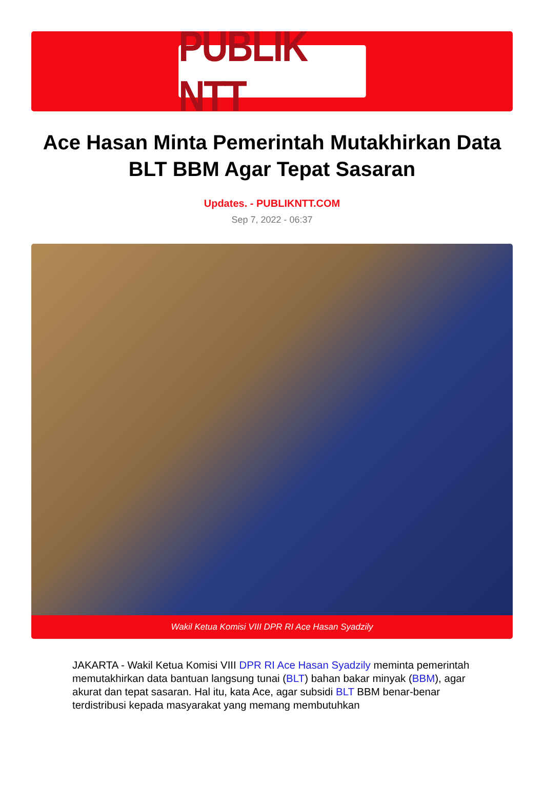PUBLIK NTT
Ace Hasan Minta Pemerintah Mutakhirkan Data BLT BBM Agar Tepat Sasaran
Updates. - PUBLIKNTT.COM
Sep 7, 2022 - 06:37
Wakil Ketua Komisi VIII DPR RI Ace Hasan Syadzily
JAKARTA - Wakil Ketua Komisi VIII DPR RI Ace Hasan Syadzily meminta pemerintah memutakhirkan data bantuan langsung tunai (BLT) bahan bakar minyak (BBM), agar akurat dan tepat sasaran. Hal itu, kata Ace, agar subsidi BLT BBM benar-benar terdistribusi kepada masyarakat yang memang membutuhkan